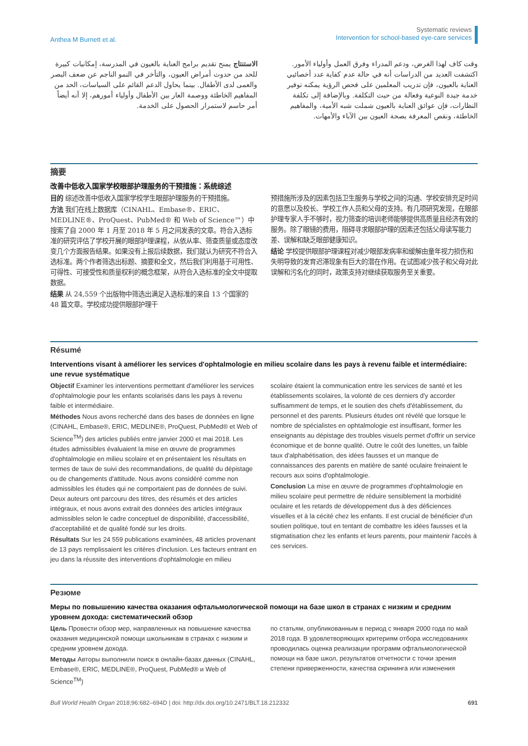Anthea M Burnett et al.
Systematic reviews
Intervention for school-based eye-care services
وقت كاف لهذا الغرض، ودعم المدراء وفرق العمل وأولياء الأمور. اكتشفت العديد من الدراسات أنه في حالة عدم كفاية عدد أخصائيي العناية بالعيون، فإن تدريب المعلمين على فحص الرؤية يمكنه توفير خدمة جيدة النوعية وفعالة من حيث التكلفة. وبالإضافة إلى تكلفة النظارات، فإن عوائق العناية بالعيون شملت شبه الأمية، والمفاهيم الخاطئة، ونقص المعرفة بصحة العيون بين الآباء والأمهات.
الاستنتاج يمنح تقديم برامج العناية بالعيون في المدرسة، إمكانيات كبيرة للحد من حدوث أمراض العيون، والتأخر في النمو الناجم عن ضعف البصر والعمى لدى الأطفال. بينما يحاول الدعم القائم على السياسات، الحد من المفاهيم الخاطئة ووصمة العار بين الأطفال وأولياء أمورهم، إلا أنه أيضاً أمر حاسم لاستمرار الحصول على الخدمة.
摘要
改善中低收入国家学校眼部护理服务的干预措施：系统综述
目的 综述改善中低收入国家学校学生眼部护理服务的干预措施。
方法 我们在线上数据库（CINAHL、Embase®、ERIC、MEDLINE®、ProQuest、PubMed® 和 Web of Science™）中搜索了自 2000 年 1 月至 2018 年 5 月之间发表的文章。符合入选标准的研究评估了学校开展的眼部护理课程，从依从率、筛查质量或态度改变几个方面报告结果。如果没有上报后续数据，我们就认为研究不符合入选标准。两个作者筛选出标题、摘要和全文，然后我们利用基于可用性、可得性、可接受性和质量权利的概念框架，从符合入选标准的全文中提取数据。
结果 从 24,559 个出版物中筛选出满足入选标准的来自 13 个国家的 48 篇文章。学校成功提供眼部护理干
预措施所涉及的因素包括卫生服务与学校之间的沟通、学校安排充足时间的意愿以及校长、学校工作人员和父母的支持。有几项研究发现，在眼部护理专家人手不够时，视力筛查的培训老师能够提供高质量且经济有效的服务。除了眼镜的费用，阻碍寻求眼部护理的因素还包括父母读写能力差、误解和缺乏眼部健康知识。
结论 学校提供眼部护理课程对减少眼部发病率和缓解由童年视力损伤和失明导致的发育迟滞现象有巨大的潜在作用。在试图减少孩子和父母对此误解和污名化的同时，政策支持对继续获取服务至关重要。
Résumé
Interventions visant à améliorer les services d'ophtalmologie en milieu scolaire dans les pays à revenu faible et intermédiaire: une revue systématique
Objectif Examiner les interventions permettant d'améliorer les services d'ophtalmologie pour les enfants scolarisés dans les pays à revenu faible et intermédiaire.
Méthodes Nous avons recherché dans des bases de données en ligne (CINAHL, Embase®, ERIC, MEDLINE®, ProQuest, PubMed® et Web of Science<sup>TM</sup>) des articles publiés entre janvier 2000 et mai 2018. Les études admissibles évaluaient la mise en œuvre de programmes d'ophtalmologie en milieu scolaire et en présentaient les résultats en termes de taux de suivi des recommandations, de qualité du dépistage ou de changements d'attitude. Nous avons considéré comme non admissibles les études qui ne comportaient pas de données de suivi. Deux auteurs ont parcouru des titres, des résumés et des articles intégraux, et nous avons extrait des données des articles intégraux admissibles selon le cadre conceptuel de disponibilité, d'accessibilité, d'acceptabilité et de qualité fondé sur les droits.
Résultats Sur les 24 559 publications examinées, 48 articles provenant de 13 pays remplissaient les critères d'inclusion. Les facteurs entrant en jeu dans la réussite des interventions d'ophtalmologie en milieu
scolaire étaient la communication entre les services de santé et les établissements scolaires, la volonté de ces derniers d'y accorder suffisamment de temps, et le soutien des chefs d'établissement, du personnel et des parents. Plusieurs études ont révélé que lorsque le nombre de spécialistes en ophtalmologie est insuffisant, former les enseignants au dépistage des troubles visuels permet d'offrir un service économique et de bonne qualité. Outre le coût des lunettes, un faible taux d'alphabétisation, des idées fausses et un manque de connaissances des parents en matière de santé oculaire freinaient le recours aux soins d'ophtalmologie.
Conclusion La mise en œuvre de programmes d'ophtalmologie en milieu scolaire peut permettre de réduire sensiblement la morbidité oculaire et les retards de développement dus à des déficiences visuelles et à la cécité chez les enfants. Il est crucial de bénéficier d'un soutien politique, tout en tentant de combattre les idées fausses et la stigmatisation chez les enfants et leurs parents, pour maintenir l'accès à ces services.
Резюме
Меры по повышению качества оказания офтальмологической помощи на базе школ в странах с низким и средним уровнем дохода: систематический обзор
Цель Провести обзор мер, направленных на повышение качества оказания медицинской помощи школьникам в странах с низким и средним уровнем дохода.
Методы Авторы выполнили поиск в онлайн-базах данных (CINAHL, Embase®, ERIC, MEDLINE®, ProQuest, PubMed® и Web of Science<sup>TM</sup>)
по статьям, опубликованным в период с января 2000 года по май 2018 года. В удовлетворяющих критериям отбора исследованиях проводилась оценка реализации программ офтальмологической помощи на базе школ, результатов отчетности с точки зрения степени приверженности, качества скрининга или изменения
Bull World Health Organ 2018;96:682–694D | doi: http://dx.doi.org/10.2471/BLT.18.212332
691